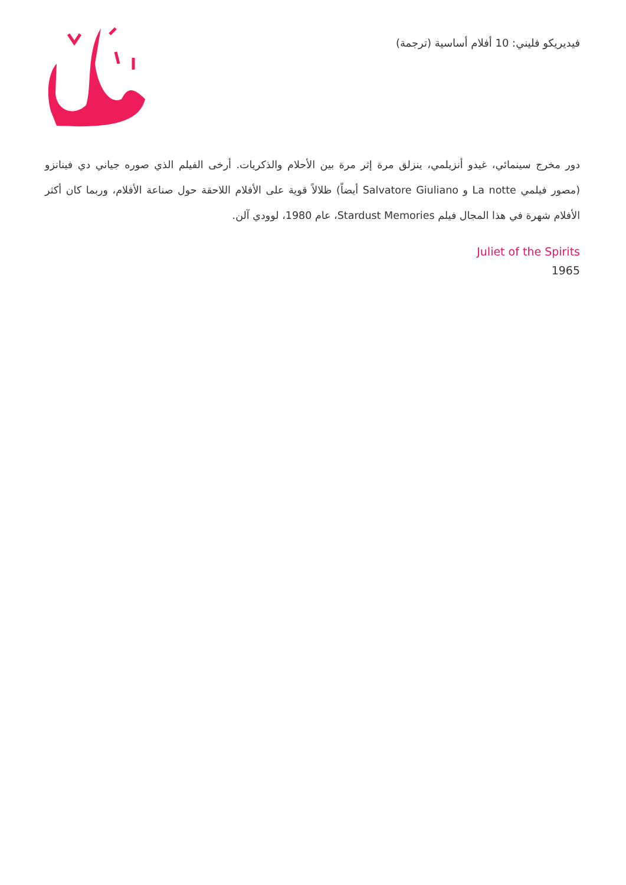فيديريكو فليني: 10 أفلام أساسية (ترجمة)
دور مخرج سينمائي، غيدو أنزيلمي، ينزلق مرة إثر مرة بين الأحلام والذكريات. أرخى الفيلم الذي صوره جياني دي فينانزو (مصور فيلمي La notte و Salvatore Giuliano أيضاً) ظلالاً قوية على الأفلام اللاحقة حول صناعة الأفلام، وربما كان أكثر الأفلام شهرة في هذا المجال فيلم Stardust Memories، عام 1980، لوودي آلن.
Juliet of the Spirits
1965